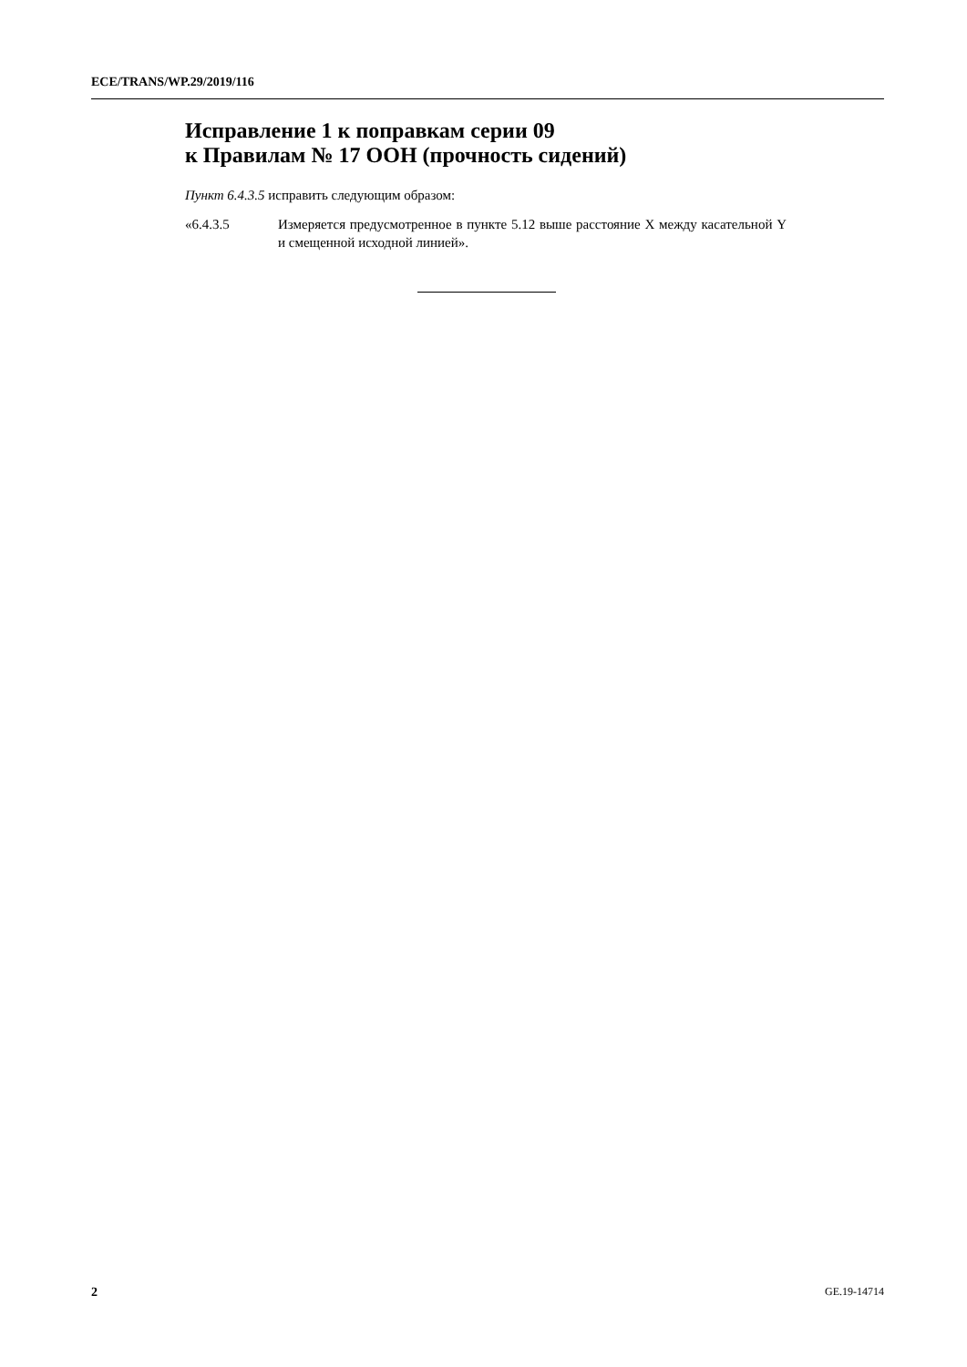ECE/TRANS/WP.29/2019/116
Исправление 1 к поправкам серии 09
к Правилам № 17 ООН (прочность сидений)
Пункт 6.4.3.5 исправить следующим образом:
«6.4.3.5 Измеряется предусмотренное в пункте 5.12 выше расстояние X между касательной Y и смещенной исходной линией».
2 GE.19-14714